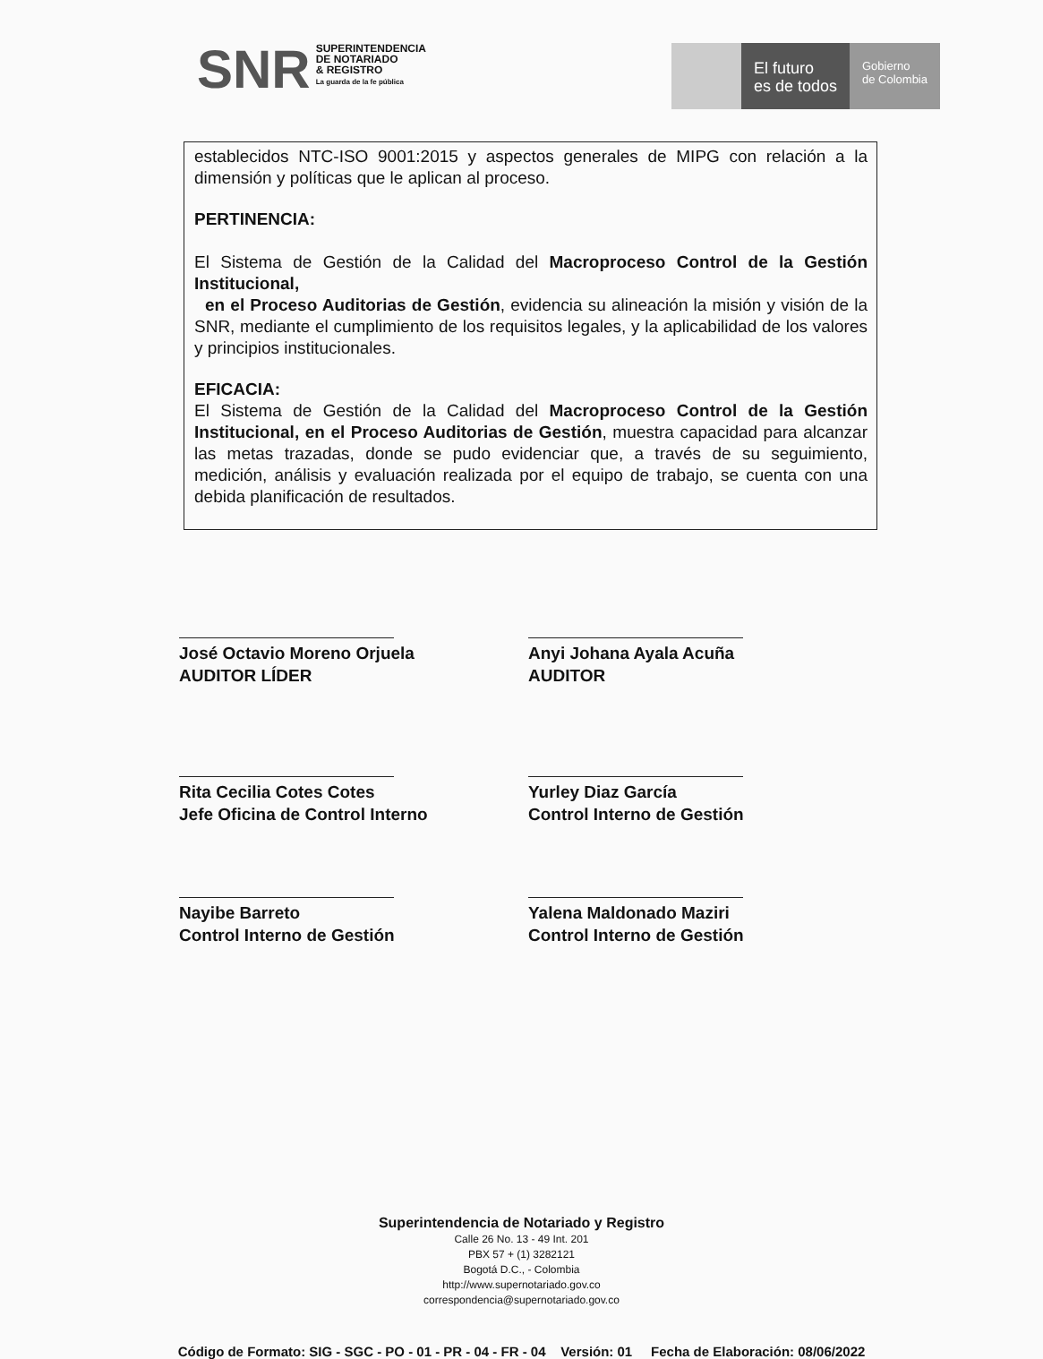SNR
SUPERINTENDENCIA
DE NOTARIADO
& REGISTRO
La guarda de la fe pública
El futuro
es de todos
Gobierno
de Colombia
establecidos NTC-ISO 9001:2015 y aspectos generales de MIPG con relación a la dimensión y políticas que le aplican al proceso.
PERTINENCIA:
El Sistema de Gestión de la Calidad del Macroproceso Control de la Gestión Institucional,
en el Proceso Auditorias de Gestión, evidencia su alineación la misión y visión de la SNR, mediante el cumplimiento de los requisitos legales, y la aplicabilidad de los valores y principios institucionales.
EFICACIA:
El Sistema de Gestión de la Calidad del Macroproceso Control de la Gestión Institucional, en el Proceso Auditorias de Gestión, muestra capacidad para alcanzar las metas trazadas, donde se pudo evidenciar que, a través de su seguimiento, medición, análisis y evaluación realizada por el equipo de trabajo, se cuenta con una debida planificación de resultados.
José Octavio Moreno Orjuela
AUDITOR LÍDER
Anyi Johana Ayala Acuña
AUDITOR
Rita Cecilia Cotes Cotes
Jefe Oficina de Control Interno
Yurley Diaz García
Control Interno de Gestión
Nayibe Barreto
Control Interno de Gestión
Yalena Maldonado Maziri
Control Interno de Gestión
Superintendencia de Notariado y Registro
Calle 26 No. 13 - 49 Int. 201
PBX 57 + (1) 3282121
Bogotá D.C., - Colombia
http://www.supernotariado.gov.co
correspondencia@supernotariado.gov.co
Código de Formato: SIG - SGC - PO - 01 - PR - 04 - FR - 04 Versión: 01 Fecha de Elaboración: 08/06/2022